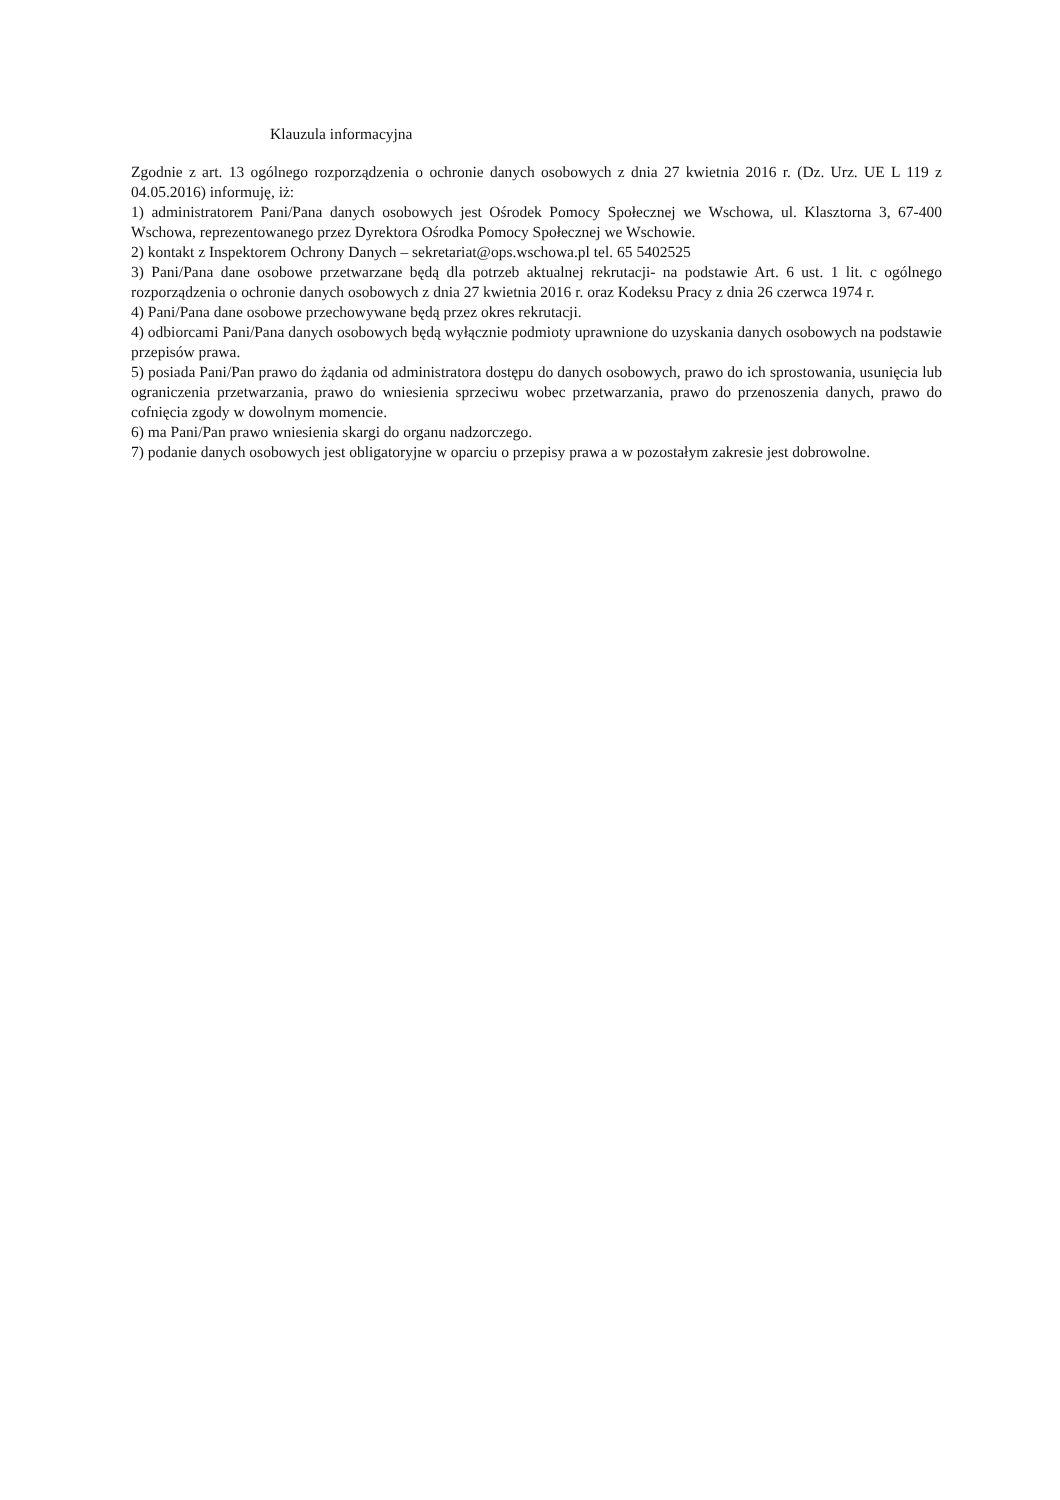Klauzula informacyjna
Zgodnie z art. 13 ogólnego rozporządzenia o ochronie danych osobowych z dnia 27 kwietnia 2016 r. (Dz. Urz. UE L 119 z 04.05.2016) informuję, iż:
1) administratorem Pani/Pana danych osobowych jest Ośrodek Pomocy Społecznej we Wschowa, ul. Klasztorna 3, 67-400 Wschowa, reprezentowanego przez Dyrektora Ośrodka Pomocy Społecznej we Wschowie.
2) kontakt z Inspektorem Ochrony Danych – sekretariat@ops.wschowa.pl tel. 65 5402525
3) Pani/Pana dane osobowe przetwarzane będą dla potrzeb aktualnej rekrutacji- na podstawie Art. 6 ust. 1 lit. c ogólnego rozporządzenia o ochronie danych osobowych z dnia 27 kwietnia 2016 r. oraz Kodeksu Pracy z dnia 26 czerwca 1974 r.
4) Pani/Pana dane osobowe przechowywane będą przez okres rekrutacji.
4) odbiorcami Pani/Pana danych osobowych będą wyłącznie podmioty uprawnione do uzyskania danych osobowych na podstawie przepisów prawa.
5) posiada Pani/Pan prawo do żądania od administratora dostępu do danych osobowych, prawo do ich sprostowania, usunięcia lub ograniczenia przetwarzania, prawo do wniesienia sprzeciwu wobec przetwarzania, prawo do przenoszenia danych, prawo do cofnięcia zgody w dowolnym momencie.
6) ma Pani/Pan prawo wniesienia skargi do organu nadzorczego.
7) podanie danych osobowych jest obligatoryjne w oparciu o przepisy prawa a w pozostałym zakresie jest dobrowolne.